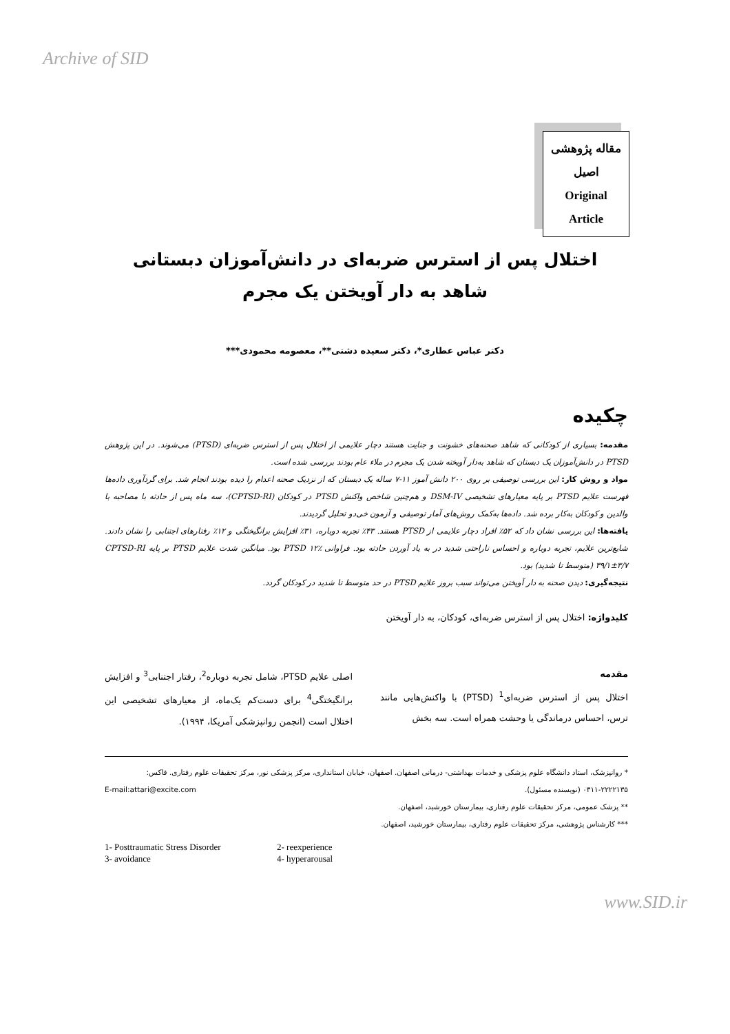Archive of SID
مقاله پژوهشی
اصیل
Original
Article
اختلال پس از استرس ضربه‌ای در دانش‌آموزان دبستانی
شاهد به دار آویختن یک مجرم
دکتر عباس عطاری*، دکتر سعیده دشتی**، معصومه محمودی***
چکیده
مقدمه: بسیاری از کودکانی که شاهد صحنه‌های خشونت و جنایت هستند دچار علایمی از اختلال پس از استرس ضربه‌ای (PTSD) می‌شوند. در این پژوهش PTSD در دانش‌آموزان یک دبستان که شاهد به‌دار آویخته شدن یک مجرم در ملاء عام بودند بررسی شده است.
مواد و روش کار: این بررسی توصیفی بر روی ۲۰۰ دانش آموز ۱۱-۷ ساله یک دبستان که از نزدیک صحنه اعدام را دیده بودند انجام شد. برای گردآوری داده‌ها فهرست علایم PTSD بر پایه معیارهای تشخیصی DSM-IV و هم‌چنین شاخص واکنش PTSD در کودکان (CPTSD-RI)، سه ماه پس از حادثه با مصاحبه با والدین و کودکان به‌کار برده شد. داده‌ها به‌کمک روش‌های آمار توصیفی و آزمون خی‌دو تحلیل گردیدند.
یافته‌ها: این بررسی نشان داد که ۵۲٪ افراد دچار علایمی از PTSD هستند. ۴۳٪ تجربه دوباره، ۳۱٪ افزایش برانگیختگی و ۱۲٪ رفتارهای اجتنابی را نشان دادند. شایع‌ترین علایم، تجربه دوباره و احساس ناراحتی شدید در به یاد آوردن حادثه بود. فراوانی PTSD ۱۲٪ بود. میانگین شدت علایم PTSD بر پایه CPTSD-RI ۳۹/۱±۳/۷ (متوسط تا شدید) بود.
نتیجه‌گیری: دیدن صحنه به دار آویختن می‌تواند سبب بروز علایم PTSD در حد متوسط تا شدید در کودکان گردد.
کلیدواژه: اختلال پس از استرس ضربه‌ای، کودکان، به دار آویختن
مقدمه
اختلال پس از استرس ضربه‌ای<sup>1</sup> (PTSD) با واکنش‌هایی مانند ترس، احساس درماندگی یا وحشت همراه است. سه بخش
اصلی علایم PTSD، شامل تجربه دوباره<sup>2</sup>، رفتار اجتنابی<sup>3</sup> و افزایش برانگیختگی<sup>4</sup> برای دست‌کم یک‌ماه، از معیارهای تشخیصی این اختلال است (انجمن روانپزشکی آمریکا، ۱۹۹۴).
* روانپزشک، استاد دانشگاه علوم پزشکی و خدمات بهداشتی- درمانی اصفهان. اصفهان، خیابان استانداری، مرکز پزشکی نور، مرکز تحقیقات علوم رفتاری. فاکس: ۲۲۲۲۱۳۵-۰۳۱۱ (نویسنده مسئول). E-mail:attari@excite.com
** پزشک عمومی، مرکز تحقیقات علوم رفتاری، بیمارستان خورشید، اصفهان.
*** کارشناس پژوهشی، مرکز تحقیقات علوم رفتاری، بیمارستان خورشید، اصفهان.
1- Posttraumatic Stress Disorder 2- reexperience 3- avoidance 4- hyperarousal
www.SID.ir